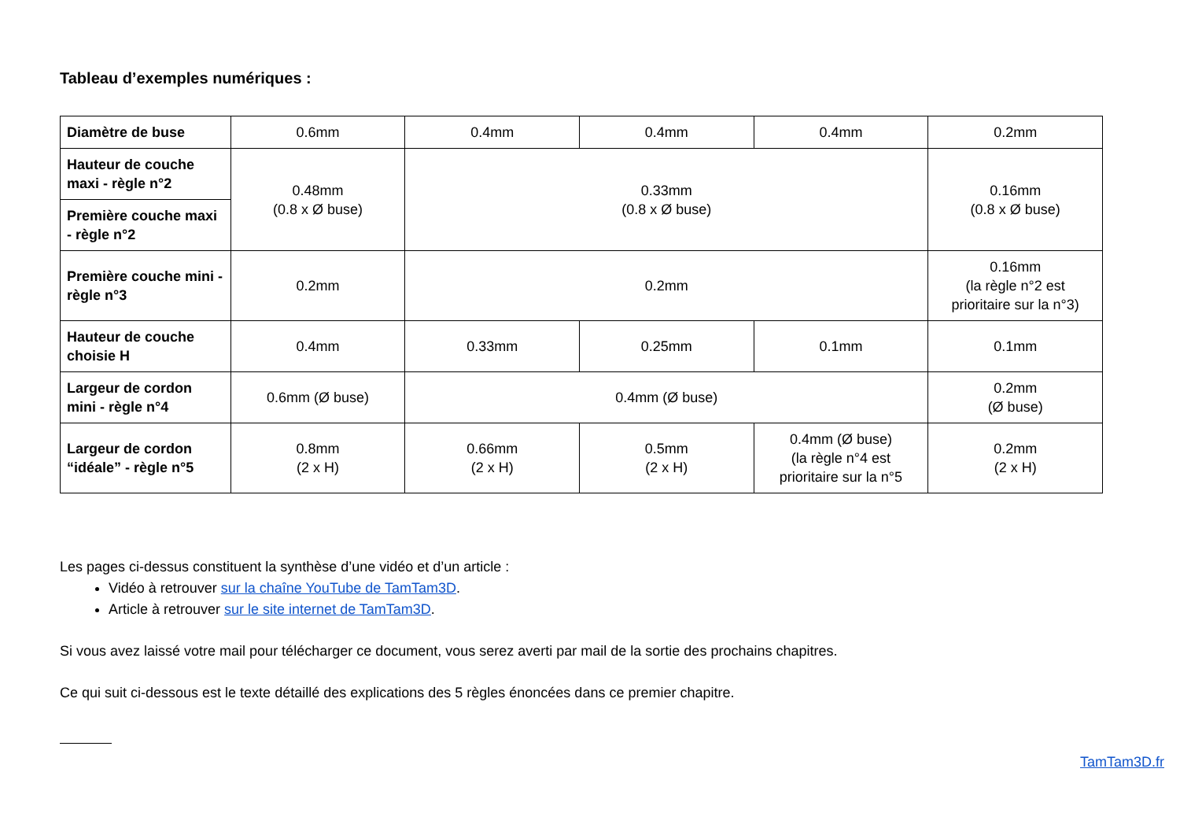Tableau d’exemples numériques :
| Diamètre de buse | 0.6mm | 0.4mm | 0.4mm | 0.4mm | 0.2mm |
| Hauteur de couche maxi - règle n°2 | 0.48mm (0.8 x Ø buse) | 0.33mm (0.8 x Ø buse) | | | 0.16mm (0.8 x Ø buse) |
| Première couche maxi - règle n°2 | | | | | |
| Première couche mini - règle n°3 | 0.2mm | 0.2mm | | | 0.16mm (la règle n°2 est prioritaire sur la n°3) |
| Hauteur de couche choisie H | 0.4mm | 0.33mm | 0.25mm | 0.1mm | 0.1mm |
| Largeur de cordon mini - règle n°4 | 0.6mm (Ø buse) | 0.4mm (Ø buse) | | | 0.2mm (Ø buse) |
| Largeur de cordon “idéale” - règle n°5 | 0.8mm (2 x H) | 0.66mm (2 x H) | 0.5mm (2 x H) | 0.4mm (Ø buse) (la règle n°4 est prioritaire sur la n°5 | 0.2mm (2 x H) |
Les pages ci-dessus constituent la synthèse d’une vidéo et d’un article :
Vidéo à retrouver sur la chaîne YouTube de TamTam3D.
Article à retrouver sur le site internet de TamTam3D.
Si vous avez laissé votre mail pour télécharger ce document, vous serez averti par mail de la sortie des prochains chapitres.
Ce qui suit ci-dessous est le texte détaillé des explications des 5 règles énoncées dans ce premier chapitre.
TamTam3D.fr